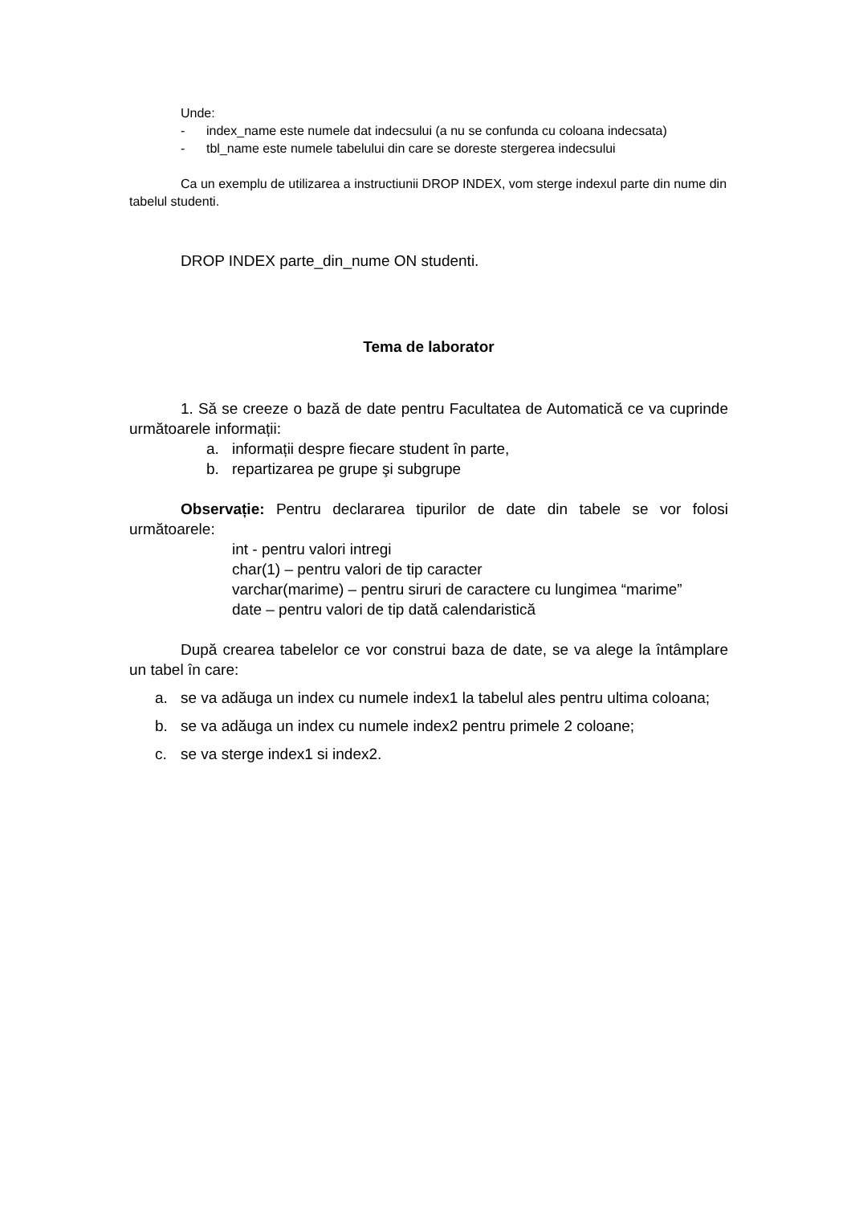Unde:
- index_name este numele dat indecsului (a nu se confunda cu coloana indecsata)
- tbl_name este numele tabelului din care se doreste stergerea indecsului
Ca un exemplu de utilizarea a instructiunii DROP INDEX, vom sterge indexul parte din nume din tabelul studenti.
DROP INDEX parte_din_nume ON studenti.
Tema de laborator
1. Să se creeze o bază de date pentru Facultatea de Automatică ce va cuprinde următoarele informații:
a. informații despre fiecare student în parte,
b. repartizarea pe grupe şi subgrupe
Observație: Pentru declararea tipurilor de date din tabele se vor folosi următoarele:
int - pentru valori intregi
char(1) – pentru valori de tip caracter
varchar(marime) – pentru siruri de caractere cu lungimea “marime”
date – pentru valori de tip dată calendaristică
După crearea tabelelor ce vor construi baza de date, se va alege la întâmplare un tabel în care:
a. se va adăuga un index cu numele index1 la tabelul ales pentru ultima coloana;
b. se va adăuga un index cu numele index2 pentru primele 2 coloane;
c. se va sterge index1 si index2.